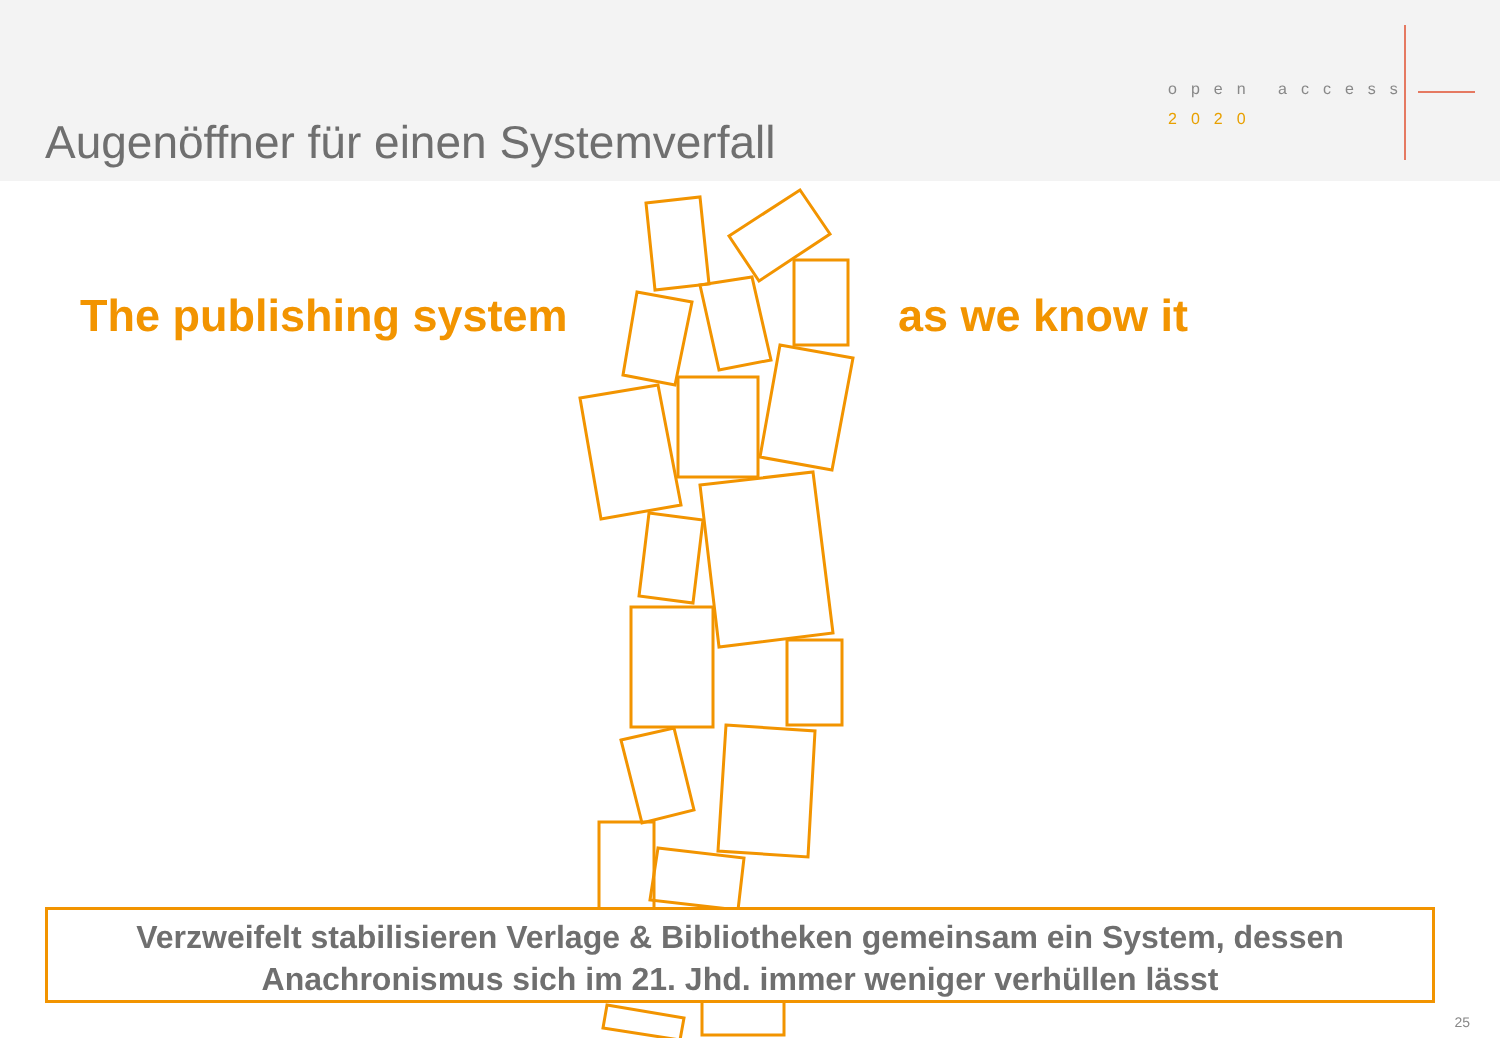Augenöffner für einen Systemverfall
open access
2020
The publishing system as we know it
Verzweifelt stabilisieren Verlage & Bibliotheken gemeinsam ein System, dessen
Anachronismus sich im 21. Jhd. immer weniger verhüllen lässt
25